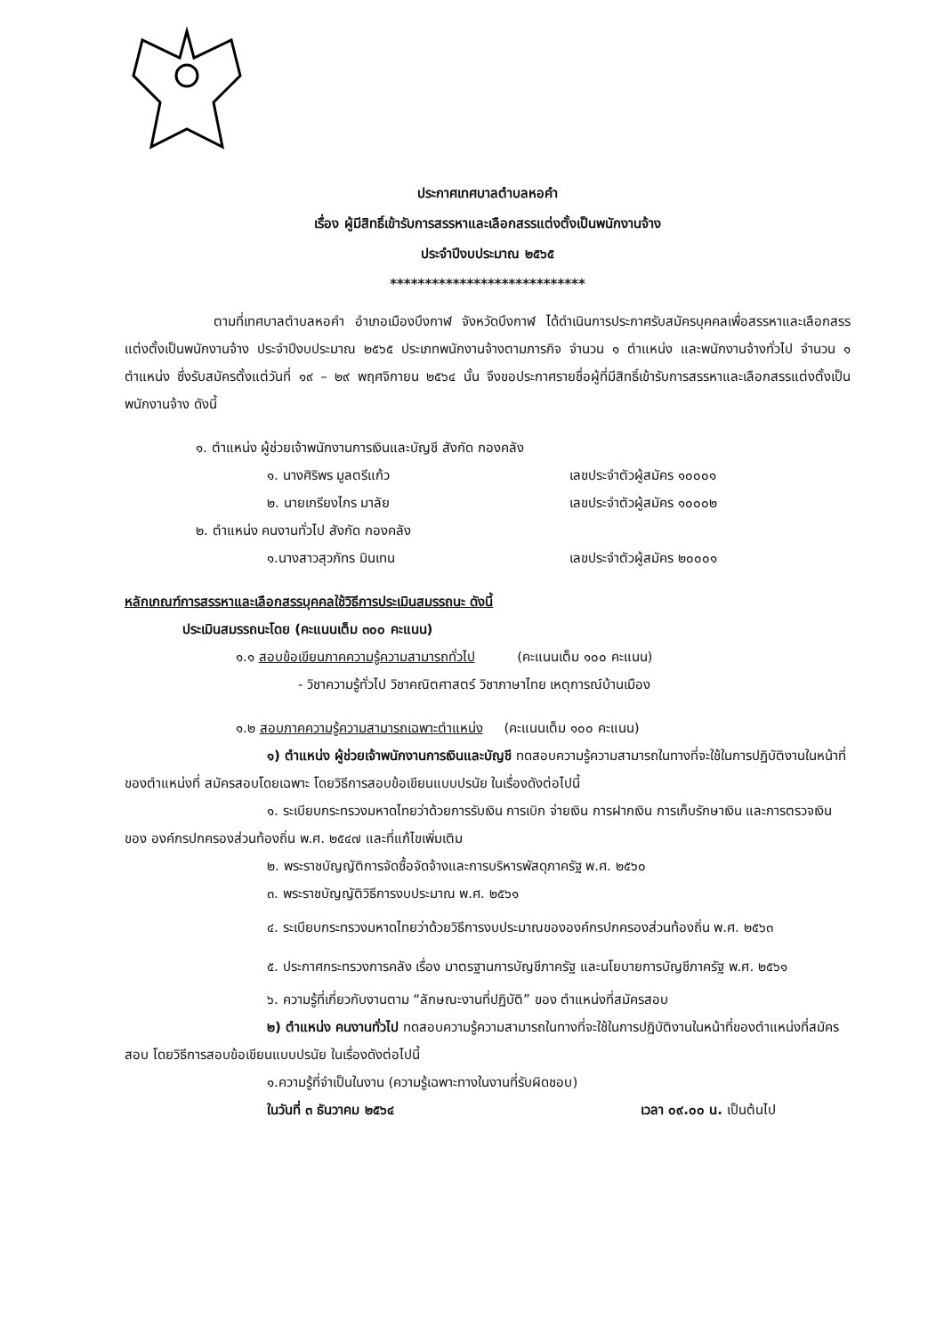ประกาศเทศบาลตำบลหอคำ
เรื่อง ผู้มีสิทธิ์เข้ารับการสรรหาและเลือกสรรแต่งตั้งเป็นพนักงานจ้าง
ประจำปีงบประมาณ ๒๕๖๕
****************************
ตามที่เทศบาลตำบลหอคำ อำเภอเมืองบึงกาฬ จังหวัดบึงกาฬ ได้ดำเนินการประกาศรับสมัครบุคคลเพื่อสรรหาและเลือกสรรแต่งตั้งเป็นพนักงานจ้าง ประจำปีงบประมาณ ๒๕๖๕ ประเภทพนักงานจ้างตามภารกิจ จำนวน ๑ ตำแหน่ง และพนักงานจ้างทั่วไป จำนวน ๑ ตำแหน่ง ซึ่งรับสมัครตั้งแต่วันที่ ๑๙ – ๒๙ พฤศจิกายน ๒๕๖๔ นั้น จึงขอประกาศรายชื่อผู้ที่มีสิทธิ์เข้ารับการสรรหาและเลือกสรรแต่งตั้งเป็นพนักงานจ้าง ดังนี้
๑. ตำแหน่ง ผู้ช่วยเจ้าพนักงานการเงินและบัญชี สังกัด กองคลัง
๑. นางศิริพร มูลตรีแก้ว เลขประจำตัวผู้สมัคร ๑๐๐๐๑
๒. นายเกรียงไกร มาลัย เลขประจำตัวผู้สมัคร ๑๐๐๐๒
๒. ตำแหน่ง คนงานทั่วไป สังกัด กองคลัง
๑.นางสาวสุวภัทร มินเทน เลขประจำตัวผู้สมัคร ๒๐๐๐๑
หลักเกณฑ์การสรรหาและเลือกสรรบุคคลใช้วิธีการประเมินสมรรถนะ ดังนี้
ประเมินสมรรถนะโดย (คะแนนเต็ม ๓๐๐ คะแนน)
๑.๑ สอบข้อเขียนภาคความรู้ความสามารถทั่วไป (คะแนนเต็ม ๑๐๐ คะแนน)
- วิชาความรู้ทั่วไป วิชาคณิตศาสตร์ วิชาภาษาไทย เหตุการณ์บ้านเมือง
๑.๒ สอบภาคความรู้ความสามารถเฉพาะตำแหน่ง (คะแนนเต็ม ๑๐๐ คะแนน)
๑) ตำแหน่ง ผู้ช่วยเจ้าพนักงานการเงินและบัญชี ทดสอบความรู้ความสามารถในทางที่จะใช้ในการปฏิบัติงานในหน้าที่ของตำแหน่งที่ สมัครสอบโดยเฉพาะ โดยวิธีการสอบข้อเขียนแบบปรนัย ในเรื่องดังต่อไปนี้
๑. ระเบียบกระทรวงมหาดไทยว่าด้วยการรับเงิน การเบิก จ่ายเงิน การฝากเงิน การเก็บรักษาเงิน และการตรวจเงินของ องค์กรปกครองส่วนท้องถิ่น พ.ศ. ๒๕๔๗ และที่แก้ไขเพิ่มเติม
๒. พระราชบัญญัติการจัดซื้อจัดจ้างและการบริหารพัสดุภาครัฐ พ.ศ. ๒๕๖๐
๓. พระราชบัญญัติวิธีการงบประมาณ พ.ศ. ๒๕๖๑
๔. ระเบียบกระทรวงมหาดไทยว่าด้วยวิธีการงบประมาณขององค์กรปกครองส่วนท้องถิ่น พ.ศ. ๒๕๖๓
๕. ประกาศกระทรวงการคลัง เรื่อง มาตรฐานการบัญชีภาครัฐ และนโยบายการบัญชีภาครัฐ พ.ศ. ๒๕๖๑
๖. ความรู้ที่เกี่ยวกับงานตาม “ลักษณะงานที่ปฏิบัติ” ของ ตำแหน่งที่สมัครสอบ
๒) ตำแหน่ง คนงานทั่วไป ทดสอบความรู้ความสามารถในทางที่จะใช้ในการปฏิบัติงานในหน้าที่ของตำแหน่งที่สมัครสอบ โดยวิธีการสอบข้อเขียนแบบปรนัย ในเรื่องดังต่อไปนี้
๑.ความรู้ที่จำเป็นในงาน (ความรู้เฉพาะทางในงานที่รับผิดชอบ)
ในวันที่ ๓ ธันวาคม ๒๕๖๔ เวลา ๐๙.๐๐ น. เป็นต้นไป